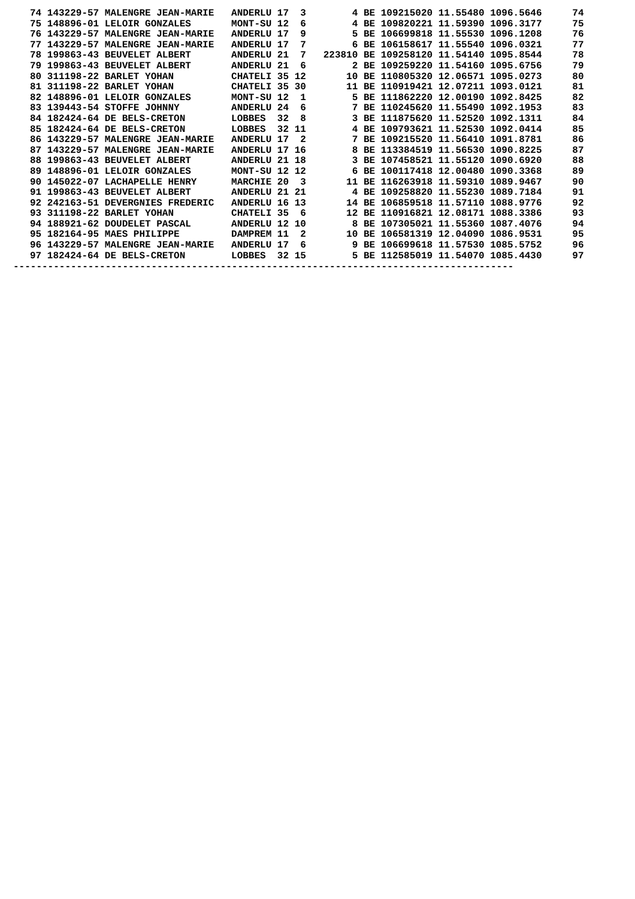| 74 143229-57 MALENGRE JEAN-MARIE ANDERLU 17 3 4 BE 109215020 11.55480 1096.5646 | 74 |
| 75 148896-01 LELOIR GONZALES MONT-SU 12 6 4 BE 109820221 11.59390 1096.3177 | 75 |
| 76 143229-57 MALENGRE JEAN-MARIE ANDERLU 17 9 5 BE 106699818 11.55530 1096.1208 | 76 |
| 77 143229-57 MALENGRE JEAN-MARIE ANDERLU 17 7 6 BE 106158617 11.55540 1096.0321 | 77 |
| 78 199863-43 BEUVELET ALBERT ANDERLU 21 7 223810 BE 109258120 11.54140 1095.8544 | 78 |
| 79 199863-43 BEUVELET ALBERT ANDERLU 21 6 2 BE 109259220 11.54160 1095.6756 | 79 |
| 80 311198-22 BARLET YOHAN CHATELI 35 12 10 BE 110805320 12.06571 1095.0273 | 80 |
| 81 311198-22 BARLET YOHAN CHATELI 35 30 11 BE 110919421 12.07211 1093.0121 | 81 |
| 82 148896-01 LELOIR GONZALES MONT-SU 12 1 5 BE 111862220 12.00190 1092.8425 | 82 |
| 83 139443-54 STOFFE JOHNNY ANDERLU 24 6 7 BE 110245620 11.55490 1092.1953 | 83 |
| 84 182424-64 DE BELS-CRETON LOBBES 32 8 3 BE 111875620 11.52520 1092.1311 | 84 |
| 85 182424-64 DE BELS-CRETON LOBBES 32 11 4 BE 109793621 11.52530 1092.0414 | 85 |
| 86 143229-57 MALENGRE JEAN-MARIE ANDERLU 17 2 7 BE 109215520 11.56410 1091.8781 | 86 |
| 87 143229-57 MALENGRE JEAN-MARIE ANDERLU 17 16 8 BE 113384519 11.56530 1090.8225 | 87 |
| 88 199863-43 BEUVELET ALBERT ANDERLU 21 18 3 BE 107458521 11.55120 1090.6920 | 88 |
| 89 148896-01 LELOIR GONZALES MONT-SU 12 12 6 BE 100117418 12.00480 1090.3368 | 89 |
| 90 145022-07 LACHAPELLE HENRY MARCHIE 20 3 11 BE 116263918 11.59310 1089.9467 | 90 |
| 91 199863-43 BEUVELET ALBERT ANDERLU 21 21 4 BE 109258820 11.55230 1089.7184 | 91 |
| 92 242163-51 DEVERGNIES FREDERIC ANDERLU 16 13 14 BE 106859518 11.57110 1088.9776 | 92 |
| 93 311198-22 BARLET YOHAN CHATELI 35 6 12 BE 110916821 12.08171 1088.3386 | 93 |
| 94 188921-62 DOUDELET PASCAL ANDERLU 12 10 8 BE 107305021 11.55360 1087.4076 | 94 |
| 95 182164-95 MAES PHILIPPE DAMPREM 11 2 10 BE 106581319 12.04090 1086.9531 | 95 |
| 96 143229-57 MALENGRE JEAN-MARIE ANDERLU 17 6 9 BE 106699618 11.57530 1085.5752 | 96 |
| 97 182424-64 DE BELS-CRETON LOBBES 32 15 5 BE 112585019 11.54070 1085.4430 | 97 |
---------------------------------------------------------------------------------------